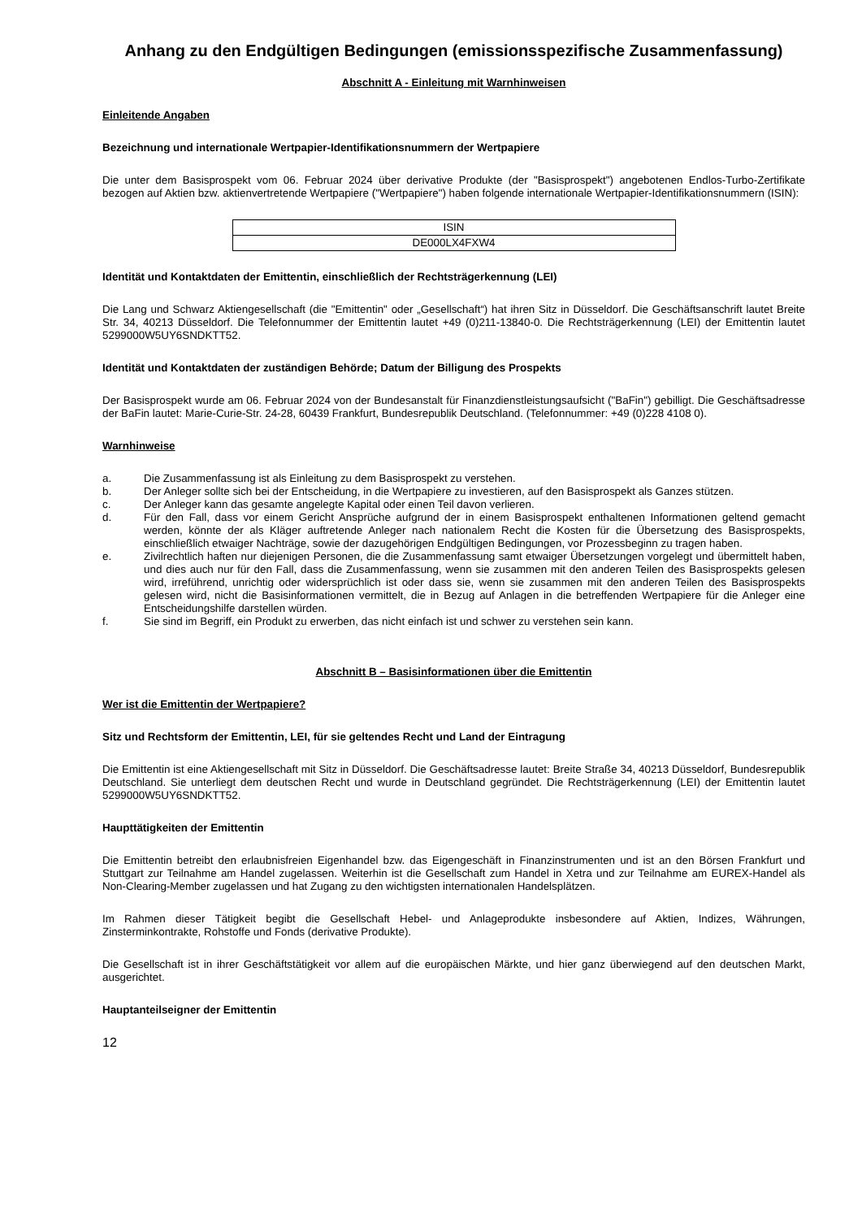Anhang zu den Endgültigen Bedingungen (emissionsspezifische Zusammenfassung)
Abschnitt A - Einleitung mit Warnhinweisen
Einleitende Angaben
Bezeichnung und internationale Wertpapier-Identifikationsnummern der Wertpapiere
Die unter dem Basisprospekt vom 06. Februar 2024 über derivative Produkte (der "Basisprospekt") angebotenen Endlos-Turbo-Zertifikate bezogen auf Aktien bzw. aktienvertretende Wertpapiere ("Wertpapiere") haben folgende internationale Wertpapier-Identifikationsnummern (ISIN):
| ISIN |
| --- |
| DE000LX4FXW4 |
Identität und Kontaktdaten der Emittentin, einschließlich der Rechtsträgerkennung (LEI)
Die Lang und Schwarz Aktiengesellschaft (die "Emittentin" oder „Gesellschaft“) hat ihren Sitz in Düsseldorf. Die Geschäftsanschrift lautet Breite Str. 34, 40213 Düsseldorf. Die Telefonnummer der Emittentin lautet +49 (0)211-13840-0. Die Rechtsträgerkennung (LEI) der Emittentin lautet 5299000W5UY6SNDKTT52.
Identität und Kontaktdaten der zuständigen Behörde; Datum der Billigung des Prospekts
Der Basisprospekt wurde am 06. Februar 2024 von der Bundesanstalt für Finanzdienstleistungsaufsicht ("BaFin") gebilligt. Die Geschäftsadresse der BaFin lautet: Marie-Curie-Str. 24-28, 60439 Frankfurt, Bundesrepublik Deutschland. (Telefonnummer: +49 (0)228 4108 0).
Warnhinweise
a. Die Zusammenfassung ist als Einleitung zu dem Basisprospekt zu verstehen.
b. Der Anleger sollte sich bei der Entscheidung, in die Wertpapiere zu investieren, auf den Basisprospekt als Ganzes stützen.
c. Der Anleger kann das gesamte angelegte Kapital oder einen Teil davon verlieren.
d. Für den Fall, dass vor einem Gericht Ansprüche aufgrund der in einem Basisprospekt enthaltenen Informationen geltend gemacht werden, könnte der als Kläger auftretende Anleger nach nationalem Recht die Kosten für die Übersetzung des Basisprospekts, einschließlich etwaiger Nachträge, sowie der dazugehörigen Endgültigen Bedingungen, vor Prozessbeginn zu tragen haben.
e. Zivilrechtlich haften nur diejenigen Personen, die die Zusammenfassung samt etwaiger Übersetzungen vorgelegt und übermittelt haben, und dies auch nur für den Fall, dass die Zusammenfassung, wenn sie zusammen mit den anderen Teilen des Basisprospekts gelesen wird, irreführend, unrichtig oder widersprüchlich ist oder dass sie, wenn sie zusammen mit den anderen Teilen des Basisprospekts gelesen wird, nicht die Basisinformationen vermittelt, die in Bezug auf Anlagen in die betreffenden Wertpapiere für die Anleger eine Entscheidungshilfe darstellen würden.
f. Sie sind im Begriff, ein Produkt zu erwerben, das nicht einfach ist und schwer zu verstehen sein kann.
Abschnitt B – Basisinformationen über die Emittentin
Wer ist die Emittentin der Wertpapiere?
Sitz und Rechtsform der Emittentin, LEI, für sie geltendes Recht und Land der Eintragung
Die Emittentin ist eine Aktiengesellschaft mit Sitz in Düsseldorf. Die Geschäftsadresse lautet: Breite Straße 34, 40213 Düsseldorf, Bundesrepublik Deutschland. Sie unterliegt dem deutschen Recht und wurde in Deutschland gegründet. Die Rechtsträgerkennung (LEI) der Emittentin lautet 5299000W5UY6SNDKTT52.
Haupttätigkeiten der Emittentin
Die Emittentin betreibt den erlaubnisfreien Eigenhandel bzw. das Eigengeschäft in Finanzinstrumenten und ist an den Börsen Frankfurt und Stuttgart zur Teilnahme am Handel zugelassen. Weiterhin ist die Gesellschaft zum Handel in Xetra und zur Teilnahme am EUREX-Handel als Non-Clearing-Member zugelassen und hat Zugang zu den wichtigsten internationalen Handelsplätzen.
Im Rahmen dieser Tätigkeit begibt die Gesellschaft Hebel- und Anlageprodukte insbesondere auf Aktien, Indizes, Währungen, Zinsterminkontrakte, Rohstoffe und Fonds (derivative Produkte).
Die Gesellschaft ist in ihrer Geschäftstätigkeit vor allem auf die europäischen Märkte, und hier ganz überwiegend auf den deutschen Markt, ausgerichtet.
Hauptanteilseigner der Emittentin
12